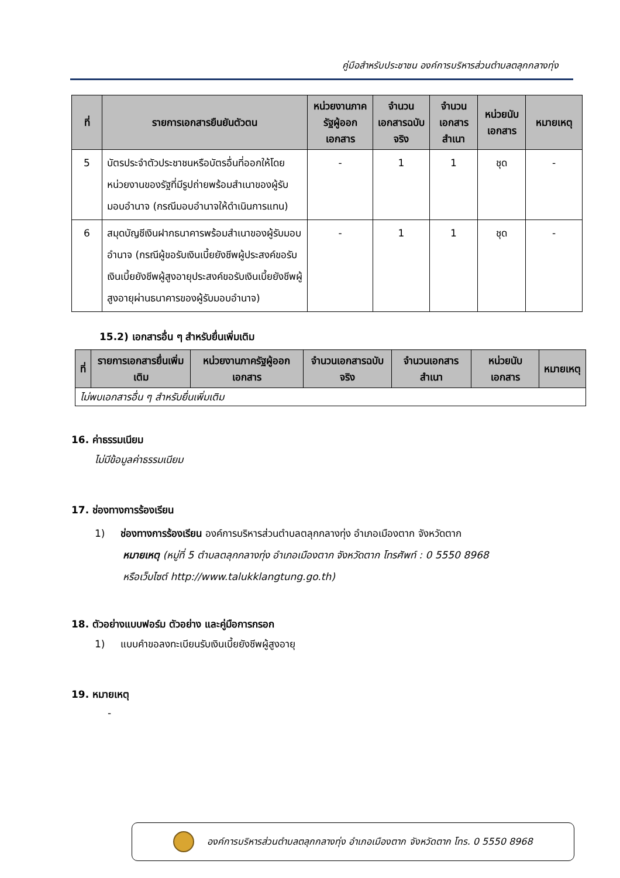คู่มือสำหรับประชาชน องค์การบริหารส่วนตำบลตลุกกลางทุ่ง
| ที่ | รายการเอกสารยืนยันตัวตน | หน่วยงานภาครัฐผู้ออกเอกสาร | จำนวนเอกสารฉบับจริง | จำนวนเอกสารสำเนา | หน่วยนับเอกสาร | หมายเหตุ |
| --- | --- | --- | --- | --- | --- | --- |
| 5 | บัตรประจำตัวประชาชนหรือบัตรอื่นที่ออกให้โดยหน่วยงานของรัฐที่มีรูปถ่ายพร้อมสำเนาของผู้รับมอบอำนาจ (กรณีมอบอำนาจให้ดำเนินการแทน) | - | 1 | 1 | ชุด | - |
| 6 | สมุดบัญชีเงินฝากธนาคารพร้อมสำเนาของผู้รับมอบอำนาจ (กรณีผู้ขอรับเงินเบี้ยยังชีพผู้ประสงค์ขอรับเงินเบี้ยยังชีพผู้สูงอายุประสงค์ขอรับเงินเบี้ยยังชีพผู้สูงอายุผ่านธนาคารของผู้รับมอบอำนาจ) | - | 1 | 1 | ชุด | - |
15.2) เอกสารอื่น ๆ สำหรับยื่นเพิ่มเติม
| ที่ | รายการเอกสารยื่นเพิ่มเติม | หน่วยงานภาครัฐผู้ออกเอกสาร | จำนวนเอกสารฉบับจริง | จำนวนเอกสารสำเนา | หน่วยนับเอกสาร | หมายเหตุ |
| --- | --- | --- | --- | --- | --- | --- |
| ไม่พบเอกสารอื่น ๆ สำหรับยื่นเพิ่มเติม | | | | | | |
16. ค่าธรรมเนียม
ไม่มีข้อมูลค่าธรรมเนียม
17. ช่องทางการร้องเรียน
1) ช่องทางการร้องเรียน องค์การบริหารส่วนตำบลตลุกกลางทุ่ง อำเภอเมืองตาก จังหวัดตาก
หมายเหตุ (หมู่ที่ 5 ตำบลตลุกกลางทุ่ง อำเภอเมืองตาก จังหวัดตาก โทรศัพท์ : 0 5550 8968
หรือเว็บไซต์ http://www.talukklangtung.go.th)
18. ตัวอย่างแบบฟอร์ม ตัวอย่าง และคู่มือการกรอก
1) แบบคำขอลงทะเบียนรับเงินเบี้ยยังชีพผู้สูงอายุ
19. หมายเหตุ
-
องค์การบริหารส่วนตำบลตลุกกลางทุ่ง อำเภอเมืองตาก จังหวัดตาก โทร. 0 5550 8968